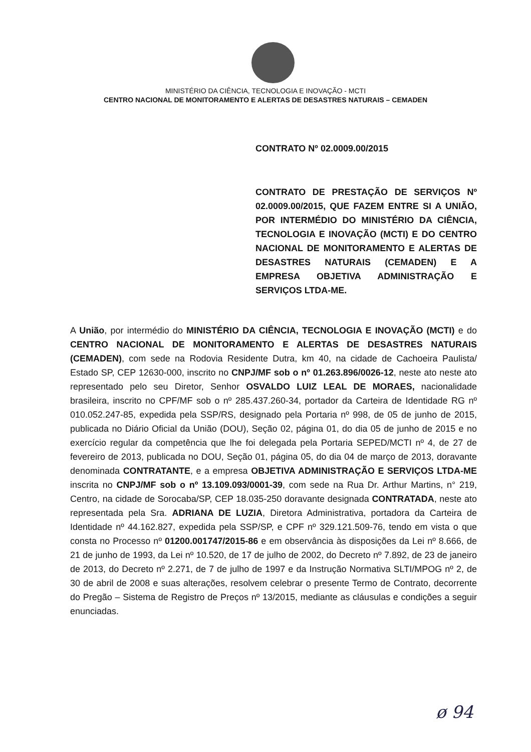MINISTÉRIO DA CIÊNCIA, TECNOLOGIA E INOVAÇÃO - MCTI
CENTRO NACIONAL DE MONITORAMENTO E ALERTAS DE DESASTRES NATURAIS – CEMADEN
CONTRATO Nº 02.0009.00/2015
CONTRATO DE PRESTAÇÃO DE SERVIÇOS Nº 02.0009.00/2015, QUE FAZEM ENTRE SI A UNIÃO, POR INTERMÉDIO DO MINISTÉRIO DA CIÊNCIA, TECNOLOGIA E INOVAÇÃO (MCTI) E DO CENTRO NACIONAL DE MONITORAMENTO E ALERTAS DE DESASTRES NATURAIS (CEMADEN) E A EMPRESA OBJETIVA ADMINISTRAÇÃO E SERVIÇOS LTDA-ME.
A União, por intermédio do MINISTÉRIO DA CIÊNCIA, TECNOLOGIA E INOVAÇÃO (MCTI) e do CENTRO NACIONAL DE MONITORAMENTO E ALERTAS DE DESASTRES NATURAIS (CEMADEN), com sede na Rodovia Residente Dutra, km 40, na cidade de Cachoeira Paulista/ Estado SP, CEP 12630-000, inscrito no CNPJ/MF sob o nº 01.263.896/0026-12, neste ato neste ato representado pelo seu Diretor, Senhor OSVALDO LUIZ LEAL DE MORAES, nacionalidade brasileira, inscrito no CPF/MF sob o nº 285.437.260-34, portador da Carteira de Identidade RG nº 010.052.247-85, expedida pela SSP/RS, designado pela Portaria nº 998, de 05 de junho de 2015, publicada no Diário Oficial da União (DOU), Seção 02, página 01, do dia 05 de junho de 2015 e no exercício regular da competência que lhe foi delegada pela Portaria SEPED/MCTI nº 4, de 27 de fevereiro de 2013, publicada no DOU, Seção 01, página 05, do dia 04 de março de 2013, doravante denominada CONTRATANTE, e a empresa OBJETIVA ADMINISTRAÇÃO E SERVIÇOS LTDA-ME inscrita no CNPJ/MF sob o nº 13.109.093/0001-39, com sede na Rua Dr. Arthur Martins, n° 219, Centro, na cidade de Sorocaba/SP, CEP 18.035-250 doravante designada CONTRATADA, neste ato representada pela Sra. ADRIANA DE LUZIA, Diretora Administrativa, portadora da Carteira de Identidade nº 44.162.827, expedida pela SSP/SP, e CPF nº 329.121.509-76, tendo em vista o que consta no Processo nº 01200.001747/2015-86 e em observância às disposições da Lei nº 8.666, de 21 de junho de 1993, da Lei nº 10.520, de 17 de julho de 2002, do Decreto nº 7.892, de 23 de janeiro de 2013, do Decreto nº 2.271, de 7 de julho de 1997 e da Instrução Normativa SLTI/MPOG nº 2, de 30 de abril de 2008 e suas alterações, resolvem celebrar o presente Termo de Contrato, decorrente do Pregão – Sistema de Registro de Preços nº 13/2015, mediante as cláusulas e condições a seguir enunciadas.
ø 94